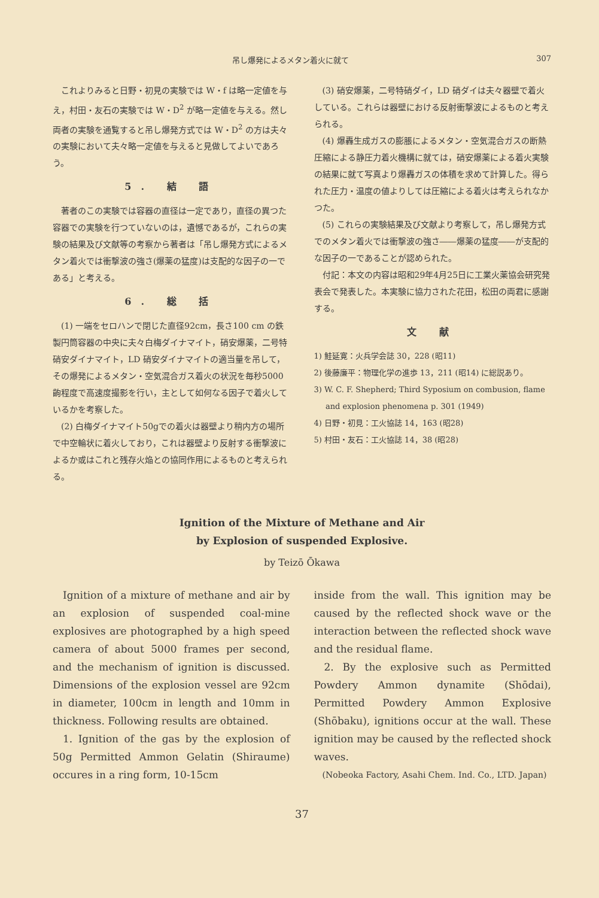吊し爆発によるメタン着火に就て 307
これよりみると日野・初見の実験では W・f は略一定値を与え，村田・友石の実験では W・D<sup>2</sup> が略一定値を与える。然し両者の実験を通覧すると吊し爆発方式では W・D<sup>2</sup> の方は夫々の実験において夫々略一定値を与えると見做してよいであろう。
5. 結 語
著者のこの実験では容器の直径は一定であり，直径の異つた容器での実験を行つていないのは，遺憾であるが，これらの実験の結果及び文献等の考察から著者は「吊し爆発方式によるメタン着火では衝撃波の強さ(爆薬の猛度)は支配的な因子の一である」と考える。
6. 総 括
(1) 一端をセロハンで閉じた直径92cm，長さ100 cm の鉄製円筒容器の中央に夫々白梅ダイナマイト，硝安爆薬，二号特硝安ダイナマイト，LD 硝安ダイナマイトの適当量を吊して，その爆発によるメタン・空気混合ガス着火の状況を毎秒5000齣程度で高速度撮影を行い，主として如何なる因子で着火しているかを考察した。
(2) 白梅ダイナマイト50gでの着火は器壁より稍内方の場所で中空輪状に着火しており，これは器壁より反射する衝撃波によるか或はこれと残存火焔との協同作用によるものと考えられる。
(3) 硝安爆薬，二号特硝ダイ，LD 硝ダイは夫々器壁で着火している。これらは器壁における反射衝撃波によるものと考えられる。
(4) 爆轟生成ガスの膨脹によるメタン・空気混合ガスの断熱圧縮による静圧力着火機構に就ては，硝安爆薬による着火実験の結果に就て写真より爆轟ガスの体積を求めて計算した。得られた圧力・温度の値よりしては圧縮による着火は考えられなかつた。
(5) これらの実験結果及び文献より考察して，吊し爆発方式でのメタン着火では衝撃波の強さ――爆薬の猛度――が支配的な因子の一であることが認められた。
付記：本文の内容は昭和29年4月25日に工業火薬協会研究発表会で発表した。本実験に協力された花田，松田の両君に感謝する。
文 献
1) 鮭延寛：火兵学会誌 30，228 (昭11)
2) 後藤廉平：物理化学の進歩 13，211 (昭14) に総説あり。
3) W. C. F. Shepherd; Third Syposium on combusion, flame and explosion phenomena p. 301 (1949)
4) 日野・初見：工火協誌 14，163 (昭28)
5) 村田・友石：工火協誌 14，38 (昭28)
Ignition of the Mixture of Methane and Air
by Explosion of suspended Explosive.
by Teizō Ōkawa
Ignition of a mixture of methane and air by an explosion of suspended coal-mine explosives are photographed by a high speed camera of about 5000 frames per second, and the mechanism of ignition is discussed. Dimensions of the explosion vessel are 92cm in diameter, 100cm in length and 10mm in thickness. Following results are obtained.
1. Ignition of the gas by the explosion of 50g Permitted Ammon Gelatin (Shiraume) occures in a ring form, 10-15cm
inside from the wall. This ignition may be caused by the reflected shock wave or the interaction between the reflected shock wave and the residual flame.
2. By the explosive such as Permitted Powdery Ammon dynamite (Shōdai), Permitted Powdery Ammon Explosive (Shōbaku), ignitions occur at the wall. These ignition may be caused by the reflected shock waves.
(Nobeoka Factory, Asahi Chem. Ind. Co., LTD. Japan)
37